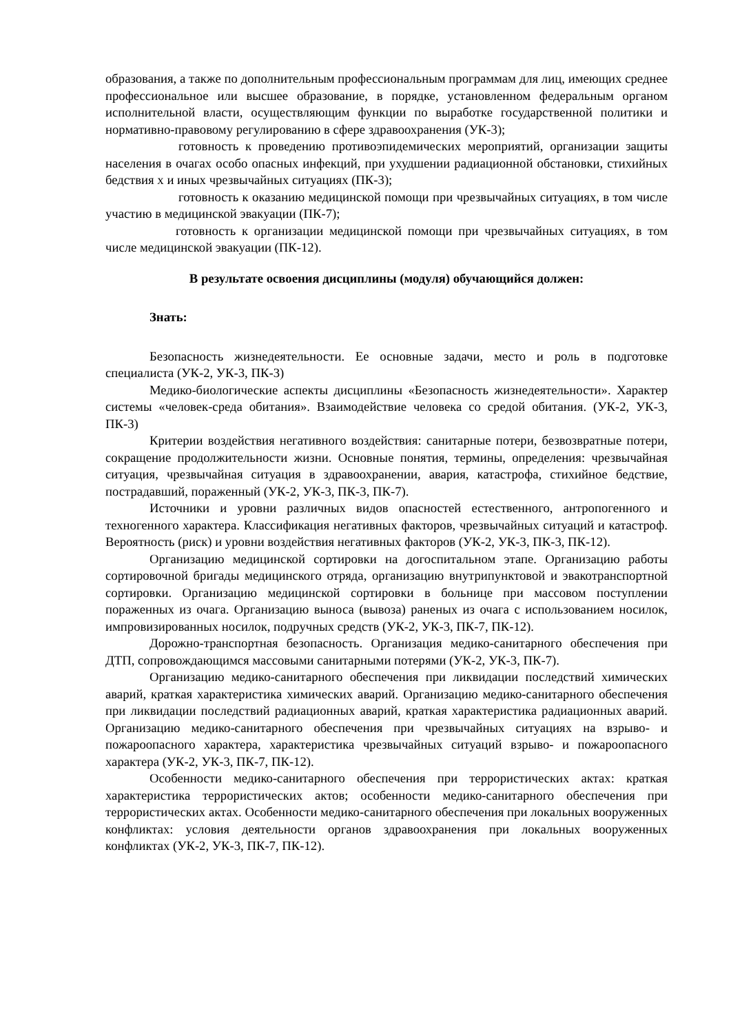образования, а также по дополнительным профессиональным программам для лиц, имеющих среднее профессиональное или высшее образование, в порядке, установленном федеральным органом исполнительной власти, осуществляющим функции по выработке государственной политики и нормативно-правовому регулированию в сфере здравоохранения (УК-3);
готовность к проведению противоэпидемических мероприятий, организации защиты населения в очагах особо опасных инфекций, при ухудшении радиационной обстановки, стихийных бедствия х и иных чрезвычайных ситуациях (ПК-3);
готовность к оказанию медицинской помощи при чрезвычайных ситуациях, в том числе участию в медицинской эвакуации (ПК-7);
готовность к организации медицинской помощи при чрезвычайных ситуациях, в том числе медицинской эвакуации (ПК-12).
В результате освоения дисциплины (модуля) обучающийся должен:
Знать:
Безопасность жизнедеятельности. Ее основные задачи, место и роль в подготовке специалиста (УК-2, УК-3, ПК-3)
Медико-биологические аспекты дисциплины «Безопасность жизнедеятельности». Характер системы «человек-среда обитания». Взаимодействие человека со средой обитания. (УК-2, УК-3, ПК-3)
Критерии воздействия негативного воздействия: санитарные потери, безвозвратные потери, сокращение продолжительности жизни. Основные понятия, термины, определения: чрезвычайная ситуация, чрезвычайная ситуация в здравоохранении, авария, катастрофа, стихийное бедствие, пострадавший, пораженный (УК-2, УК-3, ПК-3, ПК-7).
Источники и уровни различных видов опасностей естественного, антропогенного и техногенного характера. Классификация негативных факторов, чрезвычайных ситуаций и катастроф. Вероятность (риск) и уровни воздействия негативных факторов (УК-2, УК-3, ПК-3, ПК-12).
Организацию медицинской сортировки на догоспитальном этапе. Организацию работы сортировочной бригады медицинского отряда, организацию внутрипунктовой и эвакотранспортной сортировки. Организацию медицинской сортировки в больнице при массовом поступлении пораженных из очага. Организацию выноса (вывоза) раненых из очага с использованием носилок, импровизированных носилок, подручных средств (УК-2, УК-3, ПК-7, ПК-12).
Дорожно-транспортная безопасность. Организация медико-санитарного обеспечения при ДТП, сопровождающимся массовыми санитарными потерями (УК-2, УК-3, ПК-7).
Организацию медико-санитарного обеспечения при ликвидации последствий химических аварий, краткая характеристика химических аварий. Организацию медико-санитарного обеспечения при ликвидации последствий радиационных аварий, краткая характеристика радиационных аварий. Организацию медико-санитарного обеспечения при чрезвычайных ситуациях на взрыво- и пожароопасного характера, характеристика чрезвычайных ситуаций взрыво- и пожароопасного характера (УК-2, УК-3, ПК-7, ПК-12).
Особенности медико-санитарного обеспечения при террористических актах: краткая характеристика террористических актов; особенности медико-санитарного обеспечения при террористических актах. Особенности медико-санитарного обеспечения при локальных вооруженных конфликтах: условия деятельности органов здравоохранения при локальных вооруженных конфликтах (УК-2, УК-3, ПК-7, ПК-12).